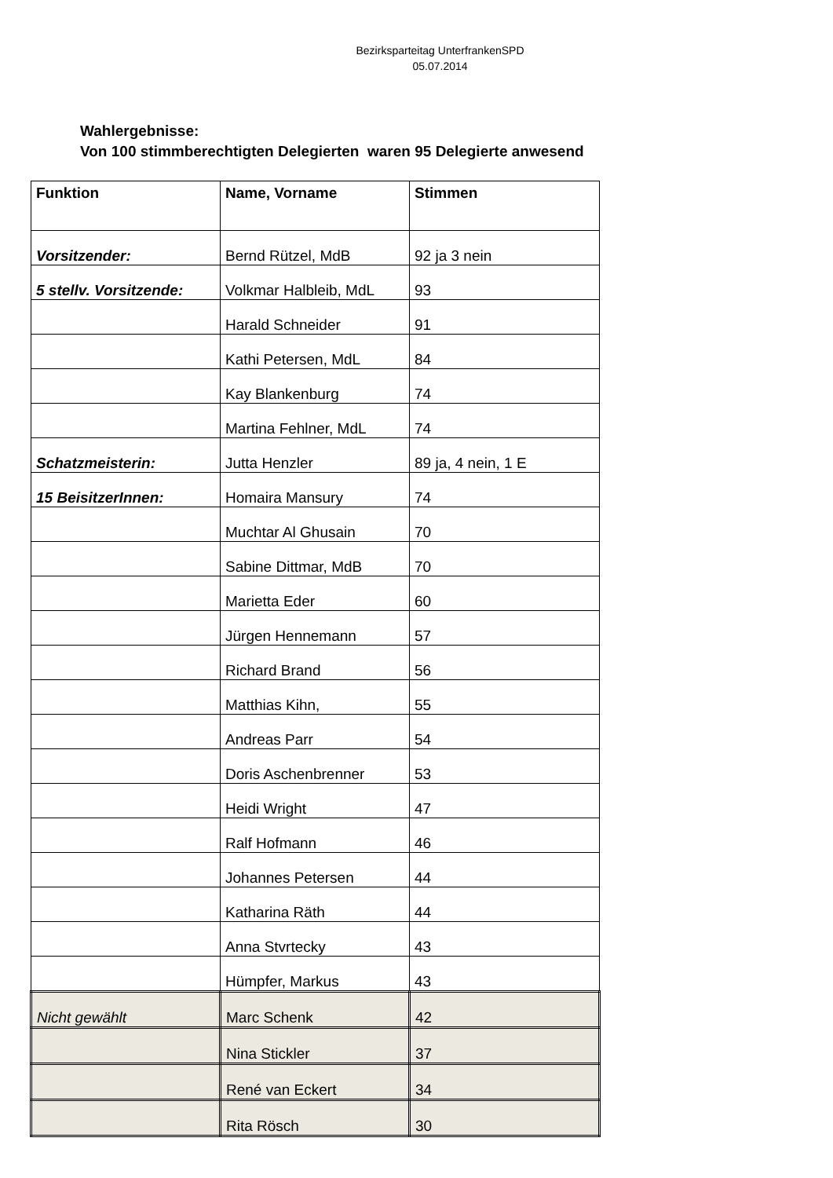Bezirksparteitag UnterfrankenSPD
05.07.2014
Wahlergebnisse:
Von 100 stimmberechtigten Delegierten waren 95 Delegierte anwesend
| Funktion | Name, Vorname | Stimmen |
| --- | --- | --- |
| Vorsitzender: | Bernd Rützel, MdB | 92 ja 3 nein |
| 5 stellv. Vorsitzende: | Volkmar Halbleib, MdL | 93 |
| | Harald Schneider | 91 |
| | Kathi Petersen, MdL | 84 |
| | Kay Blankenburg | 74 |
| | Martina Fehlner, MdL | 74 |
| Schatzmeisterin: | Jutta Henzler | 89 ja, 4 nein, 1 E |
| 15 BeisitzerInnen: | Homaira Mansury | 74 |
| | Muchtar Al Ghusain | 70 |
| | Sabine Dittmar, MdB | 70 |
| | Marietta Eder | 60 |
| | Jürgen Hennemann | 57 |
| | Richard Brand | 56 |
| | Matthias Kihn, | 55 |
| | Andreas Parr | 54 |
| | Doris Aschenbrenner | 53 |
| | Heidi Wright | 47 |
| | Ralf Hofmann | 46 |
| | Johannes Petersen | 44 |
| | Katharina Räth | 44 |
| | Anna Stvrtecky | 43 |
| | Hümpfer, Markus | 43 |
| Nicht gewählt | Marc Schenk | 42 |
| | Nina Stickler | 37 |
| | René van Eckert | 34 |
| | Rita Rösch | 30 |